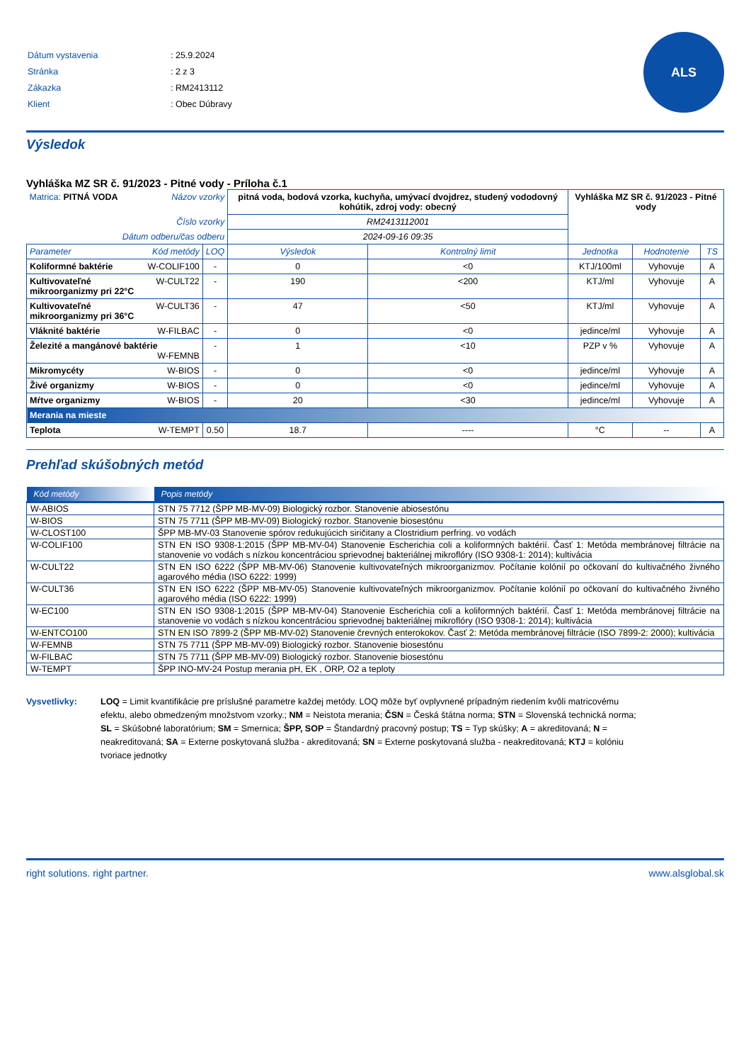| Dátum vystavenia | : 25.9.2024 |
| Stránka | : 2 z 3 |
| Zákazka | : RM2413112 |
| Klient | : Obec Dúbravy |
ALS
Výsledok
Vyhláška MZ SR č. 91/2023 - Pitné vody - Príloha č.1
| Matrica: PITNÁ VODA Názov vzorky | | pitná voda, bodová vzorka, kuchyňa, umývací dvojdrez, studený vododovný kohútik, zdroj vody: obecný | | Vyhláška MZ SR č. 91/2023 - Pitné vody | | |
| Číslo vzorky | | RM2413112001 | | | | |
| Dátum odberu/čas odberu | | 2024-09-16 09:35 | | | | |
| Parameter Kód metódy | LOQ | Výsledok | Kontrolný limit | Jednotka | Hodnotenie | TS |
| Koliformné baktérie W-COLIF100 | - | 0 | <0 | KTJ/100ml | Vyhovuje | A |
| W-CULT22 Kultivovateľné mikroorganizmy pri 22°C | - | 190 | <200 | KTJ/ml | Vyhovuje | A |
| W-CULT36 Kultivovateľné mikroorganizmy pri 36°C | - | 47 | <50 | KTJ/ml | Vyhovuje | A |
| Vláknité baktérie W-FILBAC | - | 0 | <0 | jedince/ml | Vyhovuje | A |
| Železité a mangánové baktérie W-FEMNB | - | 1 | <10 | PZP v % | Vyhovuje | A |
| Mikromycéty W-BIOS | - | 0 | <0 | jedince/ml | Vyhovuje | A |
| Živé organizmy W-BIOS | - | 0 | <0 | jedince/ml | Vyhovuje | A |
| Mŕtve organizmy W-BIOS | - | 20 | <30 | jedince/ml | Vyhovuje | A |
| Merania na mieste | | | | | | |
| Teplota W-TEMPT | 0.50 | 18.7 | ---- | °C | -- | A |
Prehľad skúšobných metód
| Kód metódy | Popis metódy |
| --- | --- |
| W-ABIOS | STN 75 7712 (ŠPP MB-MV-09) Biologický rozbor. Stanovenie abiosestónu |
| W-BIOS | STN 75 7711 (ŠPP MB-MV-09) Biologický rozbor. Stanovenie biosestónu |
| W-CLOST100 | ŠPP MB-MV-03 Stanovenie spórov redukujúcich siričitany a Clostridium perfring. vo vodách |
| W-COLIF100 | STN EN ISO 9308-1:2015 (ŠPP MB-MV-04) Stanovenie Escherichia coli a koliformných baktérií. Časť 1: Metóda membránovej filtrácie na stanovenie vo vodách s nízkou koncentráciou sprievodnej bakteriálnej mikroflóry (ISO 9308-1: 2014); kultivácia |
| W-CULT22 | STN EN ISO 6222 (ŠPP MB-MV-06) Stanovenie kultivovateľných mikroorganizmov. Počítanie kolónií po očkovaní do kultivačného živného agarového média (ISO 6222: 1999) |
| W-CULT36 | STN EN ISO 6222 (ŠPP MB-MV-05) Stanovenie kultivovateľných mikroorganizmov. Počítanie kolónií po očkovaní do kultivačného živného agarového média (ISO 6222: 1999) |
| W-EC100 | STN EN ISO 9308-1:2015 (ŠPP MB-MV-04) Stanovenie Escherichia coli a koliformných baktérií. Časť 1: Metóda membránovej filtrácie na stanovenie vo vodách s nízkou koncentráciou sprievodnej bakteriálnej mikroflóry (ISO 9308-1: 2014); kultivácia |
| W-ENTCO100 | STN EN ISO 7899-2 (ŠPP MB-MV-02) Stanovenie črevných enterokokov. Časť 2: Metóda membránovej filtrácie (ISO 7899-2: 2000); kultivácia |
| W-FEMNB | STN 75 7711 (ŠPP MB-MV-09) Biologický rozbor. Stanovenie biosestónu |
| W-FILBAC | STN 75 7711 (ŠPP MB-MV-09) Biologický rozbor. Stanovenie biosestónu |
| W-TEMPT | ŠPP INO-MV-24 Postup merania pH, EK , ORP, O2 a teploty |
Vysvetlivky: LOQ = Limit kvantifikácie pre príslušné parametre každej metódy. LOQ môže byť ovplyvnené prípadným riedením kvôli matricovému efektu, alebo obmedzeným množstvom vzorky.; NM = Neistota merania; ČSN = Česká štátna norma; STN = Slovenská technická norma; SL = Skúšobné laboratórium; SM = Smernica; ŠPP, SOP = Štandardný pracovný postup; TS = Typ skúšky; A = akreditovaná; N = neakreditovaná; SA = Externe poskytovaná služba - akreditovaná; SN = Externe poskytovaná služba - neakreditovaná; KTJ = kolóniu tvoriace jednotky
right solutions. right partner. www.alsglobal.sk